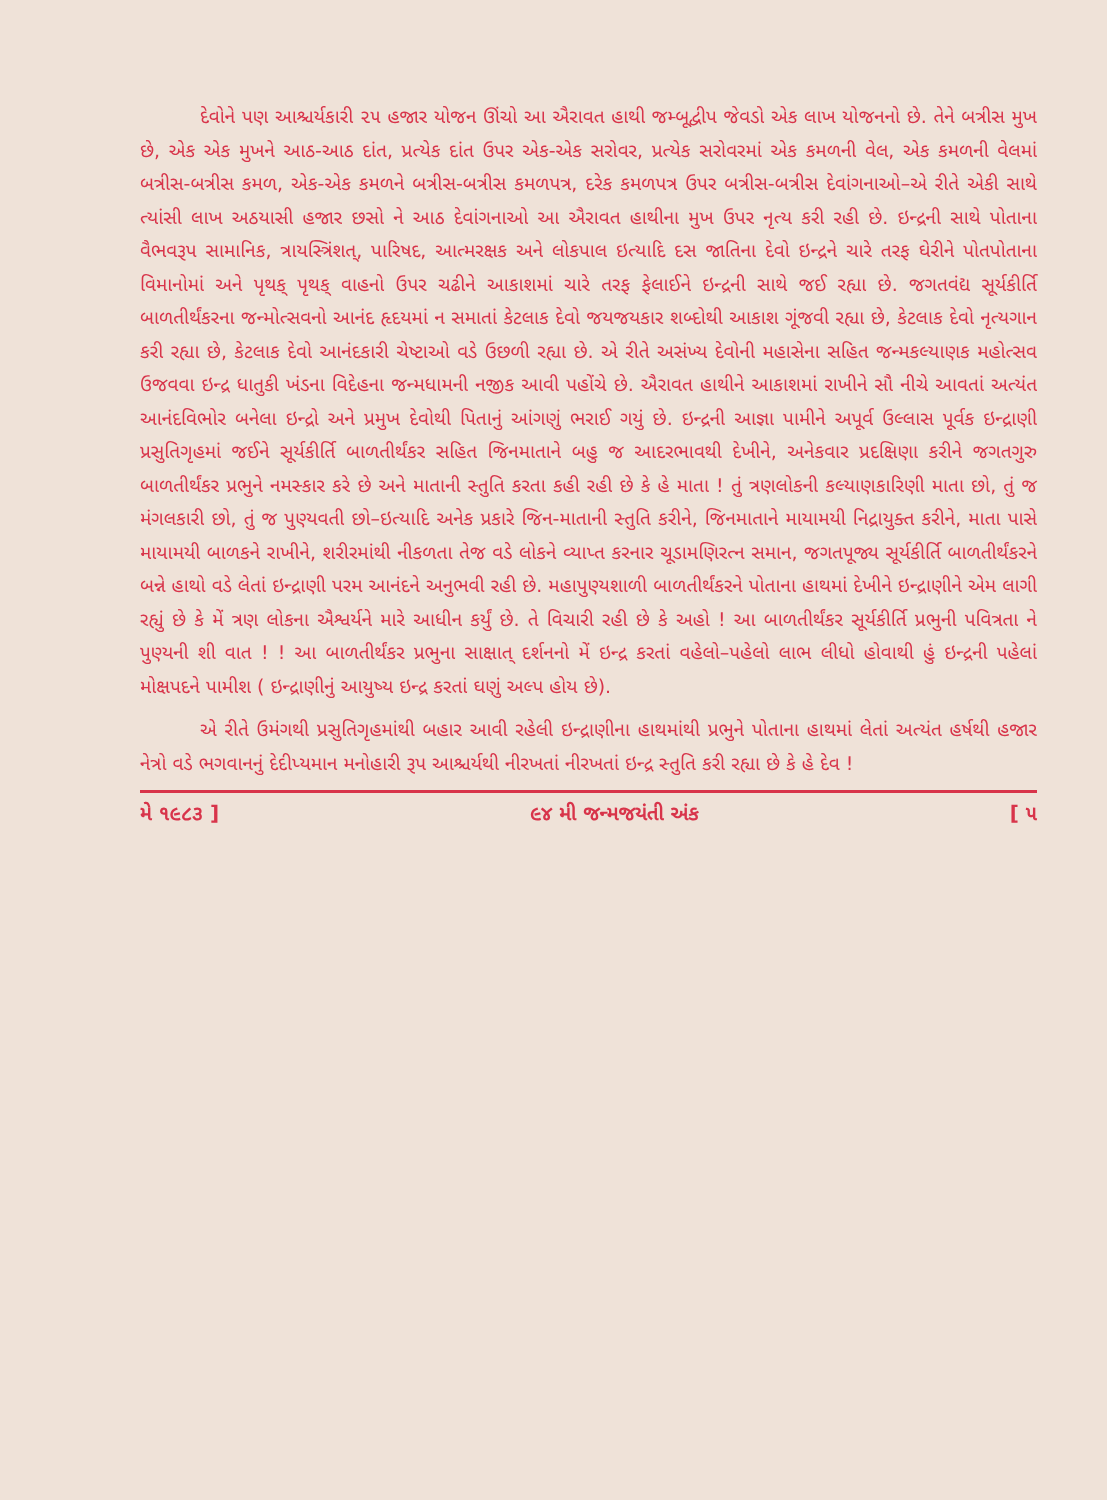દેવોને પણ આશ્ચર્યકારી ૨૫ હજાર યોજન ઊંચો આ ઐરાવત હાથી જમ્બૂદ્વીપ જેવડો એક લાખ યોજનનો છે. તેને બત્રીસ મુખ છે, એક એક મુખને આઠ-આઠ દાંત, પ્રત્યેક દાંત ઉપર એક-એક સરોવર, પ્રત્યેક સરોવરમાં એક કમળની વેલ, એક કમળની વેલમાં બત્રીસ-બત્રીસ કમળ, એક-એક કમળને બત્રીસ-બત્રીસ કમળપત્ર, દરેક કમળપત્ર ઉપર બત્રીસ-બત્રીસ દેવાંગનાઓ–એ રીતે એકી સાથે ત્યાંસી લાખ અઠયાસી હજાર છસો ને આઠ દેવાંગનાઓ આ ઐરાવત હાથીના મુખ ઉપર નૃત્ય કરી રહી છે. ઇન્દ્રની સાથે પોતાના વૈભવરૂપ સામાનિક, ત્રાયસ્ત્રિંશત્, પારિષદ, આત્મરક્ષક અને લોકપાલ ઇત્યાદિ દસ જાતિના દેવો ઇન્દ્રને ચારે તરફ ઘેરીને પોતપોતાના વિમાનોમાં અને પૃથક્ પૃથક્ વાહનો ઉપર ચઢીને આકાશમાં ચારે તરફ ફેલાઈને ઇન્દ્રની સાથે જઈ રહ્યા છે. જગતવંદ્ય સૂર્યકીર્તિ બાળતીર્થંકરના જન્મોત્સવનો આનંદ હૃદયમાં ન સમાતાં કેટલાક દેવો જયજયકાર શબ્દોથી આકાશ ગૂંજવી રહ્યા છે, કેટલાક દેવો નૃત્યગાન કરી રહ્યા છે, કેટલાક દેવો આનંદકારી ચેષ્ટાઓ વડે ઉછળી રહ્યા છે. એ રીતે અસંખ્ય દેવોની મહાસેના સહિત જન્મકલ્યાણક મહોત્સવ ઉજવવા ઇન્દ્ર ધાતુકી ખંડના વિદેહના જન્મધામની નજીક આવી પહોંચે છે. ઐરાવત હાથીને આકાશમાં રાખીને સૌ નીચે આવતાં અત્યંત આનંદવિભોર બનેલા ઇન્દ્રો અને પ્રમુખ દેવોથી પિતાનું આંગણું ભરાઈ ગયું છે. ઇન્દ્રની આજ્ઞા પામીને અપૂર્વ ઉલ્લાસ પૂર્વક ઇન્દ્રાણી પ્રસુતિગૃહમાં જઈને સૂર્યકીર્તિ બાળતીર્થંકર સહિત જિનમાતાને બહુ જ આદરભાવથી દેખીને, અનેકવાર પ્રદક્ષિણા કરીને જગતગુરુ બાળતીર્થંકર પ્રભુને નમસ્કાર કરે છે અને માતાની સ્તુતિ કરતા કહી રહી છે કે હે માતા ! તું ત્રણલોકની કલ્યાણકારિણી માતા છો, તું જ મંગલકારી છો, તું જ પુણ્યવતી છો–ઇત્યાદિ અનેક પ્રકારે જિન-માતાની સ્તુતિ કરીને, જિનમાતાને માયામયી નિદ્રાયુક્ત કરીને, માતા પાસે માયામયી બાળકને રાખીને, શરીરમાંથી નીકળતા તેજ વડે લોકને વ્યાપ્ત કરનાર ચૂડામણિરત્ન સમાન, જગતપૂજ્ય સૂર્યકીર્તિ બાળતીર્થંકરને બન્ને હાથો વડે લેતાં ઇન્દ્રાણી પરમ આનંદને અનુભવી રહી છે. મહાપુણ્યશાળી બાળતીર્થંકરને પોતાના હાથમાં દેખીને ઇન્દ્રાણીને એમ લાગી રહ્યું છે કે મેં ત્રણ લોકના ઐશ્વર્યને મારે આધીન કર્યું છે. તે વિચારી રહી છે કે અહો ! આ બાળતીર્થંકર સૂર્યકીર્તિ પ્રભુની પવિત્રતા ને પુણ્યની શી વાત ! ! આ બાળતીર્થંકર પ્રભુના સાક્ષાત્ દર્શનનો મેં ઇન્દ્ર કરતાં વહેલો–પહેલો લાભ લીધો હોવાથી હું ઇન્દ્રની પહેલાં મોક્ષપદને પામીશ ( ઇન્દ્રાણીનું આયુષ્ય ઇન્દ્ર કરતાં ઘણું અલ્પ હોય છે).
એ રીતે ઉમંગથી પ્રસુતિગૃહમાંથી બહાર આવી રહેલી ઇન્દ્રાણીના હાથમાંથી પ્રભુને પોતાના હાથમાં લેતાં અત્યંત હર્ષથી હજાર નેત્રો વડે ભગવાનનું દેદીપ્યમાન મનોહારી રૂપ આશ્ચર્યથી નીરખતાં નીરખતાં ઇન્દ્ર સ્તુતિ કરી રહ્યા છે કે હે દેવ !
મે ૧૯૮૩ ] ૯૪ મી જન્મજયંતી અંક [ ૫